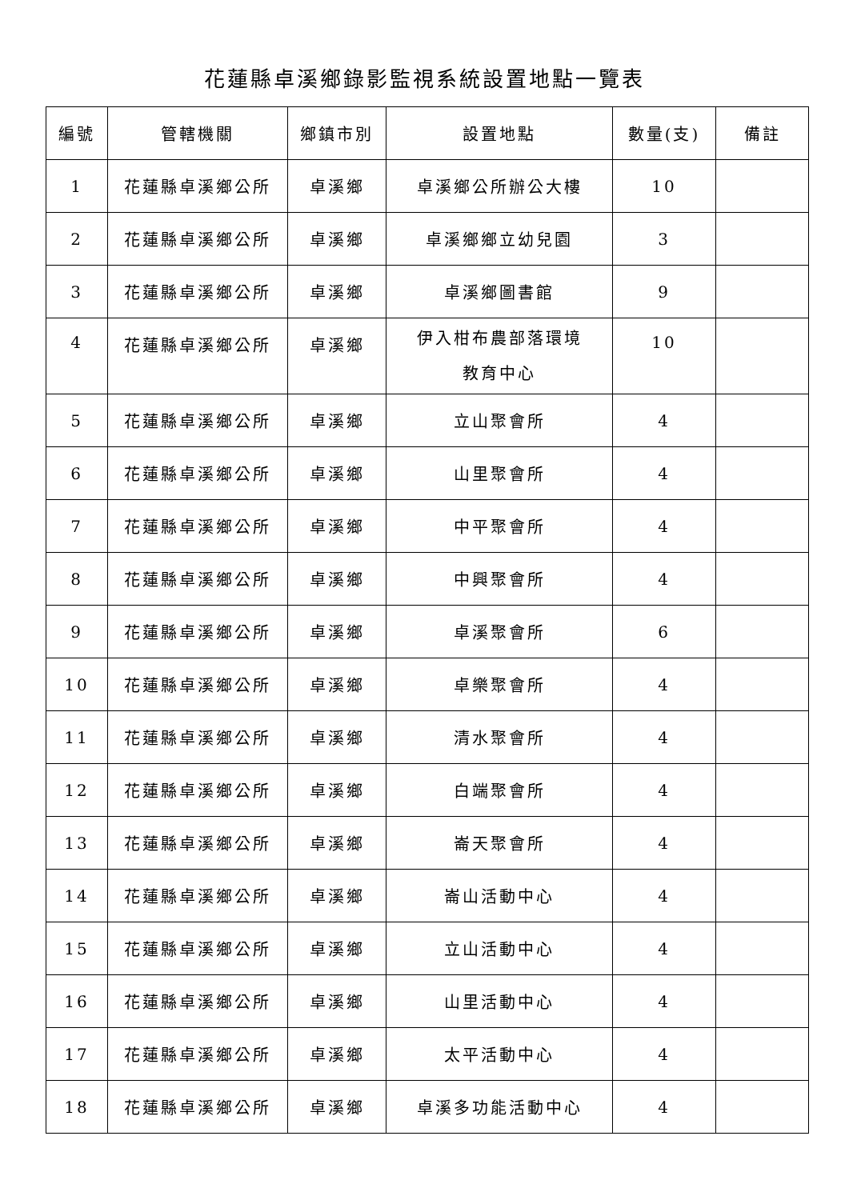花蓮縣卓溪鄉錄影監視系統設置地點一覽表
| 編號 | 管轄機關 | 鄉鎮市別 | 設置地點 | 數量(支) | 備註 |
| --- | --- | --- | --- | --- | --- |
| 1 | 花蓮縣卓溪鄉公所 | 卓溪鄉 | 卓溪鄉公所辦公大樓 | 10 | |
| 2 | 花蓮縣卓溪鄉公所 | 卓溪鄉 | 卓溪鄉鄉立幼兒園 | 3 | |
| 3 | 花蓮縣卓溪鄉公所 | 卓溪鄉 | 卓溪鄉圖書館 | 9 | |
| 4 | 花蓮縣卓溪鄉公所 | 卓溪鄉 | 伊入柑布農部落環境 教育中心 | 10 | |
| 5 | 花蓮縣卓溪鄉公所 | 卓溪鄉 | 立山聚會所 | 4 | |
| 6 | 花蓮縣卓溪鄉公所 | 卓溪鄉 | 山里聚會所 | 4 | |
| 7 | 花蓮縣卓溪鄉公所 | 卓溪鄉 | 中平聚會所 | 4 | |
| 8 | 花蓮縣卓溪鄉公所 | 卓溪鄉 | 中興聚會所 | 4 | |
| 9 | 花蓮縣卓溪鄉公所 | 卓溪鄉 | 卓溪聚會所 | 6 | |
| 10 | 花蓮縣卓溪鄉公所 | 卓溪鄉 | 卓樂聚會所 | 4 | |
| 11 | 花蓮縣卓溪鄉公所 | 卓溪鄉 | 清水聚會所 | 4 | |
| 12 | 花蓮縣卓溪鄉公所 | 卓溪鄉 | 白端聚會所 | 4 | |
| 13 | 花蓮縣卓溪鄉公所 | 卓溪鄉 | 崙天聚會所 | 4 | |
| 14 | 花蓮縣卓溪鄉公所 | 卓溪鄉 | 崙山活動中心 | 4 | |
| 15 | 花蓮縣卓溪鄉公所 | 卓溪鄉 | 立山活動中心 | 4 | |
| 16 | 花蓮縣卓溪鄉公所 | 卓溪鄉 | 山里活動中心 | 4 | |
| 17 | 花蓮縣卓溪鄉公所 | 卓溪鄉 | 太平活動中心 | 4 | |
| 18 | 花蓮縣卓溪鄉公所 | 卓溪鄉 | 卓溪多功能活動中心 | 4 | |